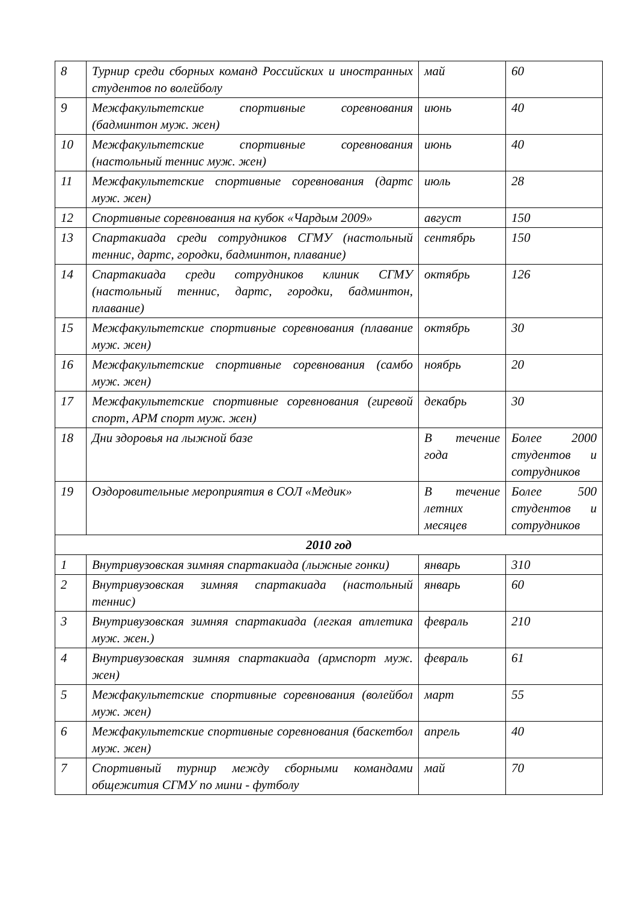| 8 | Турнир среди сборных команд Российских и иностранных студентов по волейболу | май | 60 |
| 9 | Межфакультетские спортивные соревнования (бадминтон муж. жен) | июнь | 40 |
| 10 | Межфакультетские спортивные соревнования (настольный теннис муж. жен) | июнь | 40 |
| 11 | Межфакультетские спортивные соревнования (дартс муж. жен) | июль | 28 |
| 12 | Спортивные соревнования на кубок «Чардым 2009» | август | 150 |
| 13 | Спартакиада среди сотрудников СГМУ (настольный теннис, дартс, городки, бадминтон, плавание) | сентябрь | 150 |
| 14 | Спартакиада среди сотрудников клиник СГМУ (настольный теннис, дартс, городки, бадминтон, плавание) | октябрь | 126 |
| 15 | Межфакультетские спортивные соревнования (плавание муж. жен) | октябрь | 30 |
| 16 | Межфакультетские спортивные соревнования (самбо муж. жен) | ноябрь | 20 |
| 17 | Межфакультетские спортивные соревнования (гиревой спорт, АРМ спорт муж. жен) | декабрь | 30 |
| 18 | Дни здоровья на лыжной базе | В течение года | Более 2000 студентов и сотрудников |
| 19 | Оздоровительные мероприятия в СОЛ «Медик» | В течение летних месяцев | Более 500 студентов и сотрудников |
| 2010 год | | | |
| 1 | Внутривузовская зимняя спартакиада (лыжные гонки) | январь | 310 |
| 2 | Внутривузовская зимняя спартакиада (настольный теннис) | январь | 60 |
| 3 | Внутривузовская зимняя спартакиада (легкая атлетика муж. жен.) | февраль | 210 |
| 4 | Внутривузовская зимняя спартакиада (армспорт муж. жен) | февраль | 61 |
| 5 | Межфакультетские спортивные соревнования (волейбол муж. жен) | март | 55 |
| 6 | Межфакультетские спортивные соревнования (баскетбол муж. жен) | апрель | 40 |
| 7 | Спортивный турнир между сборными командами общежития СГМУ по мини - футболу | май | 70 |